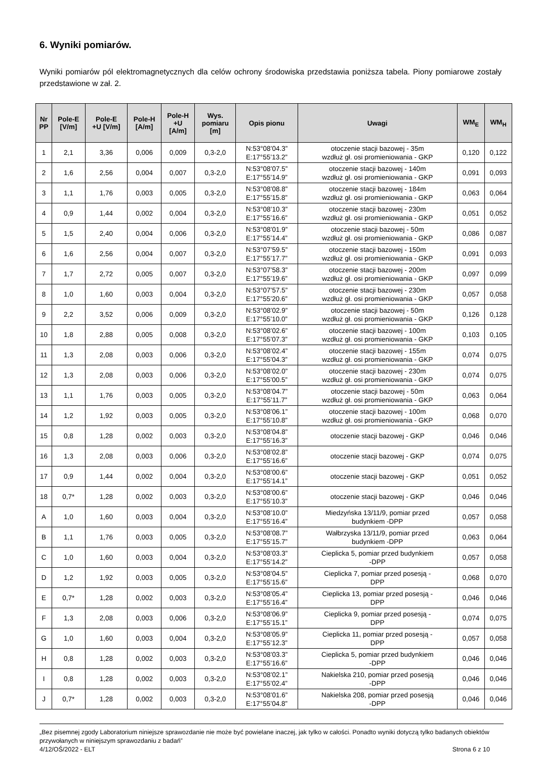6. Wyniki pomiarów.
Wyniki pomiarów pól elektromagnetycznych dla celów ochrony środowiska przedstawia poniższa tabela. Piony pomiarowe zostały przedstawione w zał. 2.
| Nr PP | Pole-E [V/m] | Pole-E +U [V/m] | Pole-H [A/m] | Pole-H +U [A/m] | Wys. pomiaru [m] | Opis pionu | Uwagi | WM<sub>E</sub> | WM<sub>H</sub> |
| --- | --- | --- | --- | --- | --- | --- | --- | --- | --- |
| 1 | 2,1 | 3,36 | 0,006 | 0,009 | 0,3-2,0 | N:53°08’04.3” E:17°55’13.2” | otoczenie stacji bazowej - 35m wzdłuż gł. osi promieniowania - GKP | 0,120 | 0,122 |
| 2 | 1,6 | 2,56 | 0,004 | 0,007 | 0,3-2,0 | N:53°08’07.5” E:17°55’14.9” | otoczenie stacji bazowej - 140m wzdłuż gł. osi promieniowania - GKP | 0,091 | 0,093 |
| 3 | 1,1 | 1,76 | 0,003 | 0,005 | 0,3-2,0 | N:53°08’08.8” E:17°55’15.8” | otoczenie stacji bazowej - 184m wzdłuż gł. osi promieniowania - GKP | 0,063 | 0,064 |
| 4 | 0,9 | 1,44 | 0,002 | 0,004 | 0,3-2,0 | N:53°08’10.3” E:17°55’16.6” | otoczenie stacji bazowej - 230m wzdłuż gł. osi promieniowania - GKP | 0,051 | 0,052 |
| 5 | 1,5 | 2,40 | 0,004 | 0,006 | 0,3-2,0 | N:53°08’01.9” E:17°55’14.4” | otoczenie stacji bazowej - 50m wzdłuż gł. osi promieniowania - GKP | 0,086 | 0,087 |
| 6 | 1,6 | 2,56 | 0,004 | 0,007 | 0,3-2,0 | N:53°07’59.5” E:17°55’17.7” | otoczenie stacji bazowej - 150m wzdłuż gł. osi promieniowania - GKP | 0,091 | 0,093 |
| 7 | 1,7 | 2,72 | 0,005 | 0,007 | 0,3-2,0 | N:53°07’58.3” E:17°55’19.6” | otoczenie stacji bazowej - 200m wzdłuż gł. osi promieniowania - GKP | 0,097 | 0,099 |
| 8 | 1,0 | 1,60 | 0,003 | 0,004 | 0,3-2,0 | N:53°07’57.5” E:17°55’20.6” | otoczenie stacji bazowej - 230m wzdłuż gł. osi promieniowania - GKP | 0,057 | 0,058 |
| 9 | 2,2 | 3,52 | 0,006 | 0,009 | 0,3-2,0 | N:53°08’02.9” E:17°55’10.0” | otoczenie stacji bazowej - 50m wzdłuż gł. osi promieniowania - GKP | 0,126 | 0,128 |
| 10 | 1,8 | 2,88 | 0,005 | 0,008 | 0,3-2,0 | N:53°08’02.6” E:17°55’07.3” | otoczenie stacji bazowej - 100m wzdłuż gł. osi promieniowania - GKP | 0,103 | 0,105 |
| 11 | 1,3 | 2,08 | 0,003 | 0,006 | 0,3-2,0 | N:53°08’02.4” E:17°55’04.3” | otoczenie stacji bazowej - 155m wzdłuż gł. osi promieniowania - GKP | 0,074 | 0,075 |
| 12 | 1,3 | 2,08 | 0,003 | 0,006 | 0,3-2,0 | N:53°08’02.0” E:17°55’00.5” | otoczenie stacji bazowej - 230m wzdłuż gł. osi promieniowania - GKP | 0,074 | 0,075 |
| 13 | 1,1 | 1,76 | 0,003 | 0,005 | 0,3-2,0 | N:53°08’04.7” E:17°55’11.7” | otoczenie stacji bazowej - 50m wzdłuż gł. osi promieniowania - GKP | 0,063 | 0,064 |
| 14 | 1,2 | 1,92 | 0,003 | 0,005 | 0,3-2,0 | N:53°08’06.1” E:17°55’10.8” | otoczenie stacji bazowej - 100m wzdłuż gł. osi promieniowania - GKP | 0,068 | 0,070 |
| 15 | 0,8 | 1,28 | 0,002 | 0,003 | 0,3-2,0 | N:53°08’04.8” E:17°55’16.3” | otoczenie stacji bazowej - GKP | 0,046 | 0,046 |
| 16 | 1,3 | 2,08 | 0,003 | 0,006 | 0,3-2,0 | N:53°08’02.8” E:17°55’16.6” | otoczenie stacji bazowej - GKP | 0,074 | 0,075 |
| 17 | 0,9 | 1,44 | 0,002 | 0,004 | 0,3-2,0 | N:53°08’00.6” E:17°55’14.1” | otoczenie stacji bazowej - GKP | 0,051 | 0,052 |
| 18 | 0,7* | 1,28 | 0,002 | 0,003 | 0,3-2,0 | N:53°08’00.6” E:17°55’10.3” | otoczenie stacji bazowej - GKP | 0,046 | 0,046 |
| A | 1,0 | 1,60 | 0,003 | 0,004 | 0,3-2,0 | N:53°08’10.0” E:17°55’16.4” | Miedzyńska 13/11/9, pomiar przed budynkiem -DPP | 0,057 | 0,058 |
| B | 1,1 | 1,76 | 0,003 | 0,005 | 0,3-2,0 | N:53°08’08.7” E:17°55’15.7” | Wałbrzyska 13/11/9, pomiar przed budynkiem -DPP | 0,063 | 0,064 |
| C | 1,0 | 1,60 | 0,003 | 0,004 | 0,3-2,0 | N:53°08’03.3” E:17°55’14.2” | Cieplicka 5, pomiar przed budynkiem -DPP | 0,057 | 0,058 |
| D | 1,2 | 1,92 | 0,003 | 0,005 | 0,3-2,0 | N:53°08’04.5” E:17°55’15.6” | Cieplicka 7, pomiar przed posesją - DPP | 0,068 | 0,070 |
| E | 0,7* | 1,28 | 0,002 | 0,003 | 0,3-2,0 | N:53°08’05.4” E:17°55’16.4” | Cieplicka 13, pomiar przed posesją - DPP | 0,046 | 0,046 |
| F | 1,3 | 2,08 | 0,003 | 0,006 | 0,3-2,0 | N:53°08’06.9” E:17°55’15.1” | Cieplicka 9, pomiar przed posesją - DPP | 0,074 | 0,075 |
| G | 1,0 | 1,60 | 0,003 | 0,004 | 0,3-2,0 | N:53°08’05.9” E:17°55’12.3” | Cieplicka 11, pomiar przed posesją - DPP | 0,057 | 0,058 |
| H | 0,8 | 1,28 | 0,002 | 0,003 | 0,3-2,0 | N:53°08’03.3” E:17°55’16.6” | Cieplicka 5, pomiar przed budynkiem -DPP | 0,046 | 0,046 |
| I | 0,8 | 1,28 | 0,002 | 0,003 | 0,3-2,0 | N:53°08’02.1” E:17°55’02.4” | Nakielska 210, pomiar przed posesją -DPP | 0,046 | 0,046 |
| J | 0,7* | 1,28 | 0,002 | 0,003 | 0,3-2,0 | N:53°08’01.6” E:17°55’04.8” | Nakielska 208, pomiar przed posesją -DPP | 0,046 | 0,046 |
„Bez pisemnej zgody Laboratorium niniejsze sprawozdanie nie może być powielane inaczej, jak tylko w całości. Ponadto wyniki dotyczą tylko badanych obiektów przywołanych w niniejszym sprawozdaniu z badań”
4/12/OŚ/2022 - ELT Strona 6 z 10